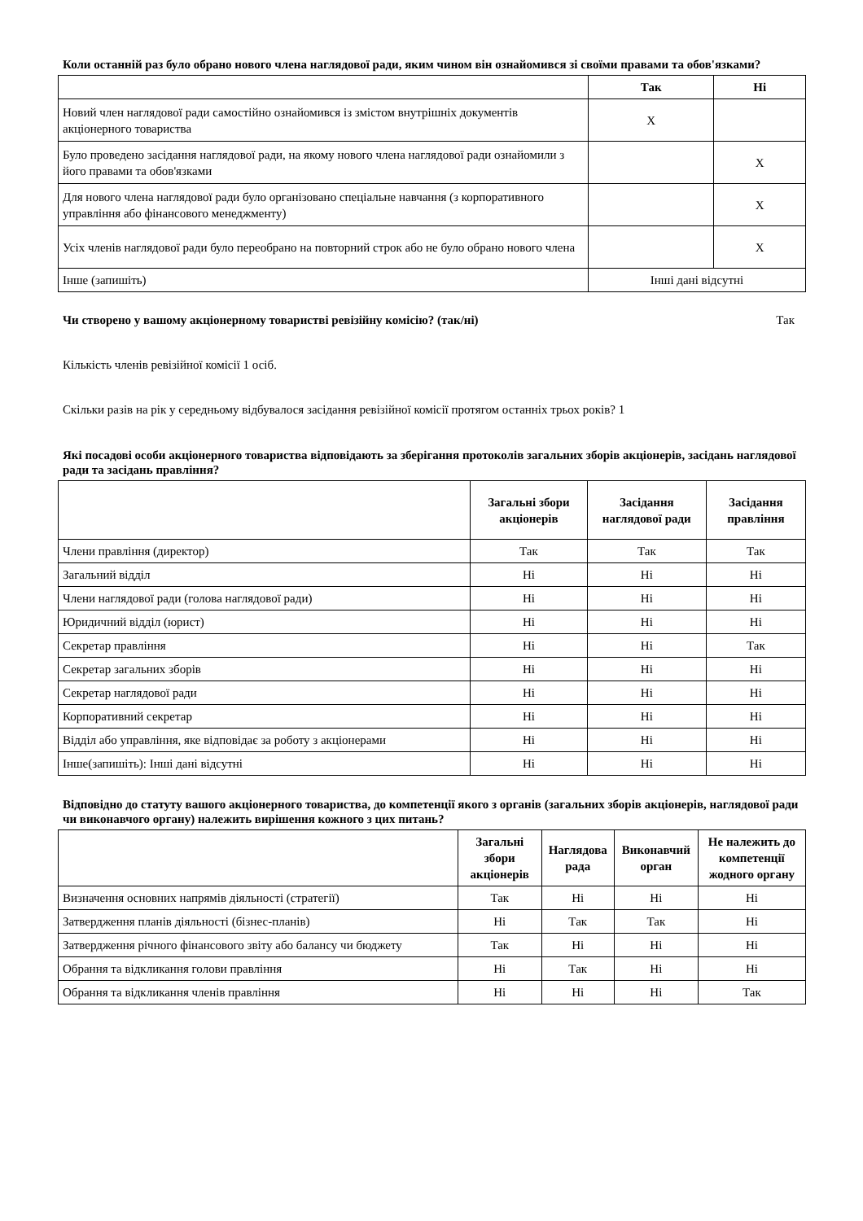Коли останній раз було обрано нового члена наглядової ради, яким чином він ознайомився зі своїми правами та обов'язками?
| | Так | Ні |
| --- | --- | --- |
| Новий член наглядової ради самостійно ознайомився із змістом внутрішніх документів акціонерного товариства | X | |
| Було проведено засідання наглядової ради, на якому нового члена наглядової ради ознайомили з його правами та обов'язками | | X |
| Для нового члена наглядової ради було організовано спеціальне навчання (з корпоративного управління або фінансового менеджменту) | | X |
| Усіх членів наглядової ради було переобрано на повторний строк або не було обрано нового члена | | X |
| Інше (запишіть) | Інші дані відсутні | |
Чи створено у вашому акціонерному товаристві ревізійну комісію? (так/ні) Так
Кількість членів ревізійної комісії 1 осіб.
Скільки разів на рік у середньому відбувалося засідання ревізійної комісії протягом останніх трьох років? 1
Які посадові особи акціонерного товариства відповідають за зберігання протоколів загальних зборів акціонерів, засідань наглядової ради та засідань правління?
| | Загальні збори акціонерів | Засідання наглядової ради | Засідання правління |
| --- | --- | --- | --- |
| Члени правління (директор) | Так | Так | Так |
| Загальний відділ | Ні | Ні | Ні |
| Члени наглядової ради (голова наглядової ради) | Ні | Ні | Ні |
| Юридичний відділ (юрист) | Ні | Ні | Ні |
| Секретар правління | Ні | Ні | Так |
| Секретар загальних зборів | Ні | Ні | Ні |
| Секретар наглядової ради | Ні | Ні | Ні |
| Корпоративний секретар | Ні | Ні | Ні |
| Відділ або управління, яке відповідає за роботу з акціонерами | Ні | Ні | Ні |
| Інше(запишіть): Інші дані відсутні | Ні | Ні | Ні |
Відповідно до статуту вашого акціонерного товариства, до компетенції якого з органів (загальних зборів акціонерів, наглядової ради чи виконавчого органу) належить вирішення кожного з цих питань?
| | Загальні збори акціонерів | Наглядова рада | Виконавчий орган | Не належить до компетенції жодного органу |
| --- | --- | --- | --- | --- |
| Визначення основних напрямів діяльності (стратегії) | Так | Ні | Ні | Ні |
| Затвердження планів діяльності (бізнес-планів) | Ні | Так | Так | Ні |
| Затвердження річного фінансового звіту або балансу чи бюджету | Так | Ні | Ні | Ні |
| Обрання та відкликання голови правління | Ні | Так | Ні | Ні |
| Обрання та відкликання членів правління | Ні | Ні | Ні | Так |